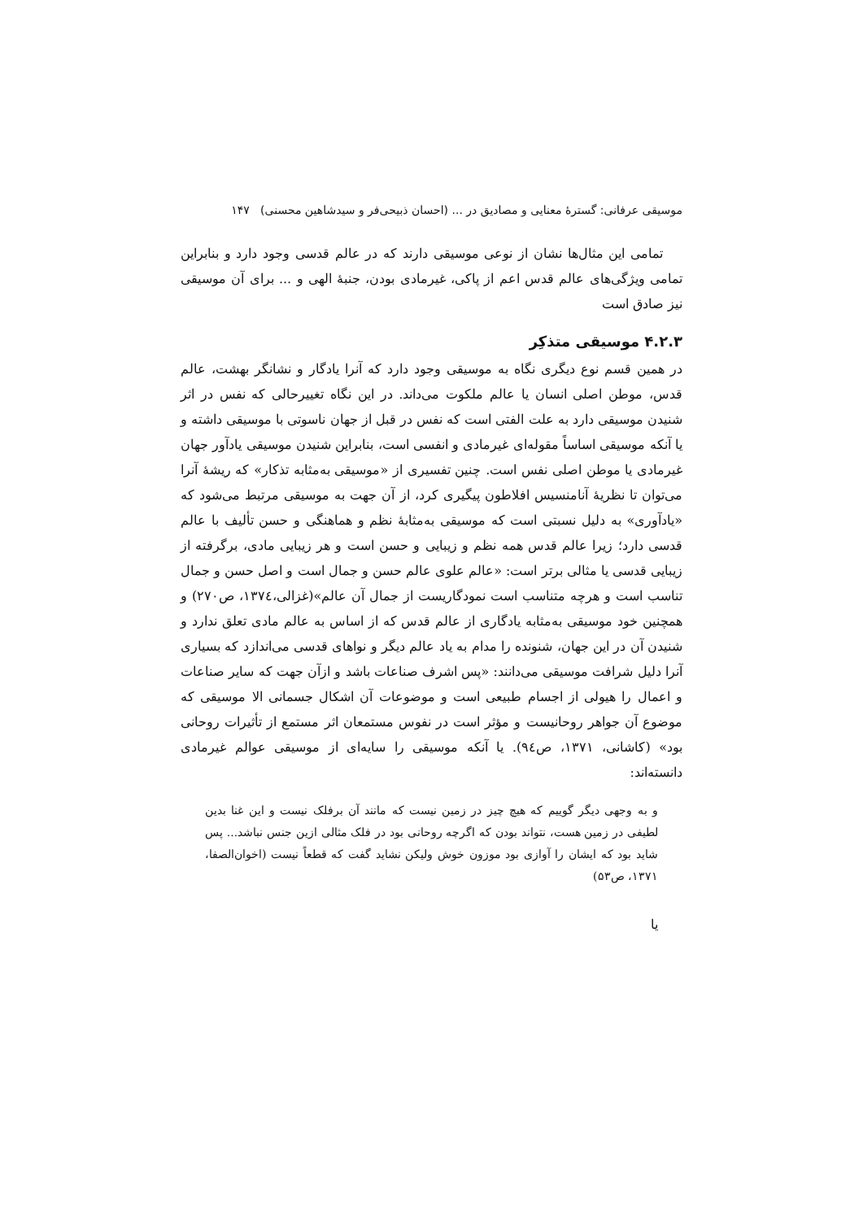موسیقی عرفانی: گسترهٔ معنایی و مصادیق در ... (احسان ذبیحی‌فر و سیدشاهین محسنی) ۱۴۷
تمامی این مثال‌ها نشان از نوعی موسیقی دارند که در عالم قدسی وجود دارد و بنابراین تمامی ویژگی‌های عالم قدس اعم از پاکی، غیرمادی بودن، جنبهٔ الهی و ... برای آن موسیقی نیز صادق است
۴.۲.۳ موسیقی متذکِر
در همین قسم نوع دیگری نگاه به موسیقی وجود دارد که آنرا یادگار و نشانگر بهشت، عالم قدس، موطن اصلی انسان یا عالم ملکوت می‌داند. در این نگاه تغییرحالی که نفس در اثر شنیدن موسیقی دارد به علت الفتی است که نفس در قبل از جهان ناسوتی با موسیقی داشته و یا آنکه موسیقی اساساً مقوله‌ای غیرمادی و انفسی است، بنابراین شنیدن موسیقی یادآور جهان غیرمادی یا موطن اصلی نفس است. چنین تفسیری از «موسیقی به‌مثابه تذکار» که ریشهٔ آنرا می‌توان تا نظریهٔ آنامنسیس افلاطون پیگیری کرد، از آن جهت به موسیقی مرتبط می‌شود که «یادآوری» به دلیل نسبتی است که موسیقی به‌مثابهٔ نظم و هماهنگی و حسن تألیف با عالم قدسی دارد؛ زیرا عالم قدس همه نظم و زیبایی و حسن است و هر زیبایی مادی، برگرفته از زیبایی قدسی یا مثالی برتر است: «عالم علوی عالم حسن و جمال است و اصل حسن و جمال تناسب است و هرچه متناسب است نمودگاریست از جمال آن عالم»(غزالی،۱۳۷٤، ص۲۷۰) و همچنین خود موسیقی به‌مثابه یادگاری از عالم قدس که از اساس به عالم مادی تعلق ندارد و شنیدن آن در این جهان، شنونده را مدام به یاد عالم دیگر و نواهای قدسی می‌اندازد که بسیاری آنرا دلیل شرافت موسیقی می‌دانند: «پس اشرف صناعات باشد و ازآن جهت که سایر صناعات و اعمال را هیولی از اجسام طبیعی است و موضوعات آن اشکال جسمانی الا موسیقی که موضوع آن جواهر روحانیست و مؤثر است در نفوس مستمعان اثر مستمع از تأثیرات روحانی بود» (کاشانی، ۱۳۷۱، ص۹٤). یا آنکه موسیقی را سایه‌ای از موسیقی عوالم غیرمادی دانسته‌اند:
و به وجهی دیگر گوییم که هیچ چیز در زمین نیست که مانند آن برفلک نیست و این غنا بدین لطیفی در زمین هست، نتواند بودن که اگرچه روحانی بود در فلک مثالی ازین جنس نباشد... پس شاید بود که ایشان را آوازی بود موزون خوش ولیکن نشاید گفت که قطعاً نیست (اخوان‌الصفا، ۱۳۷۱، ص۵۳)
یا